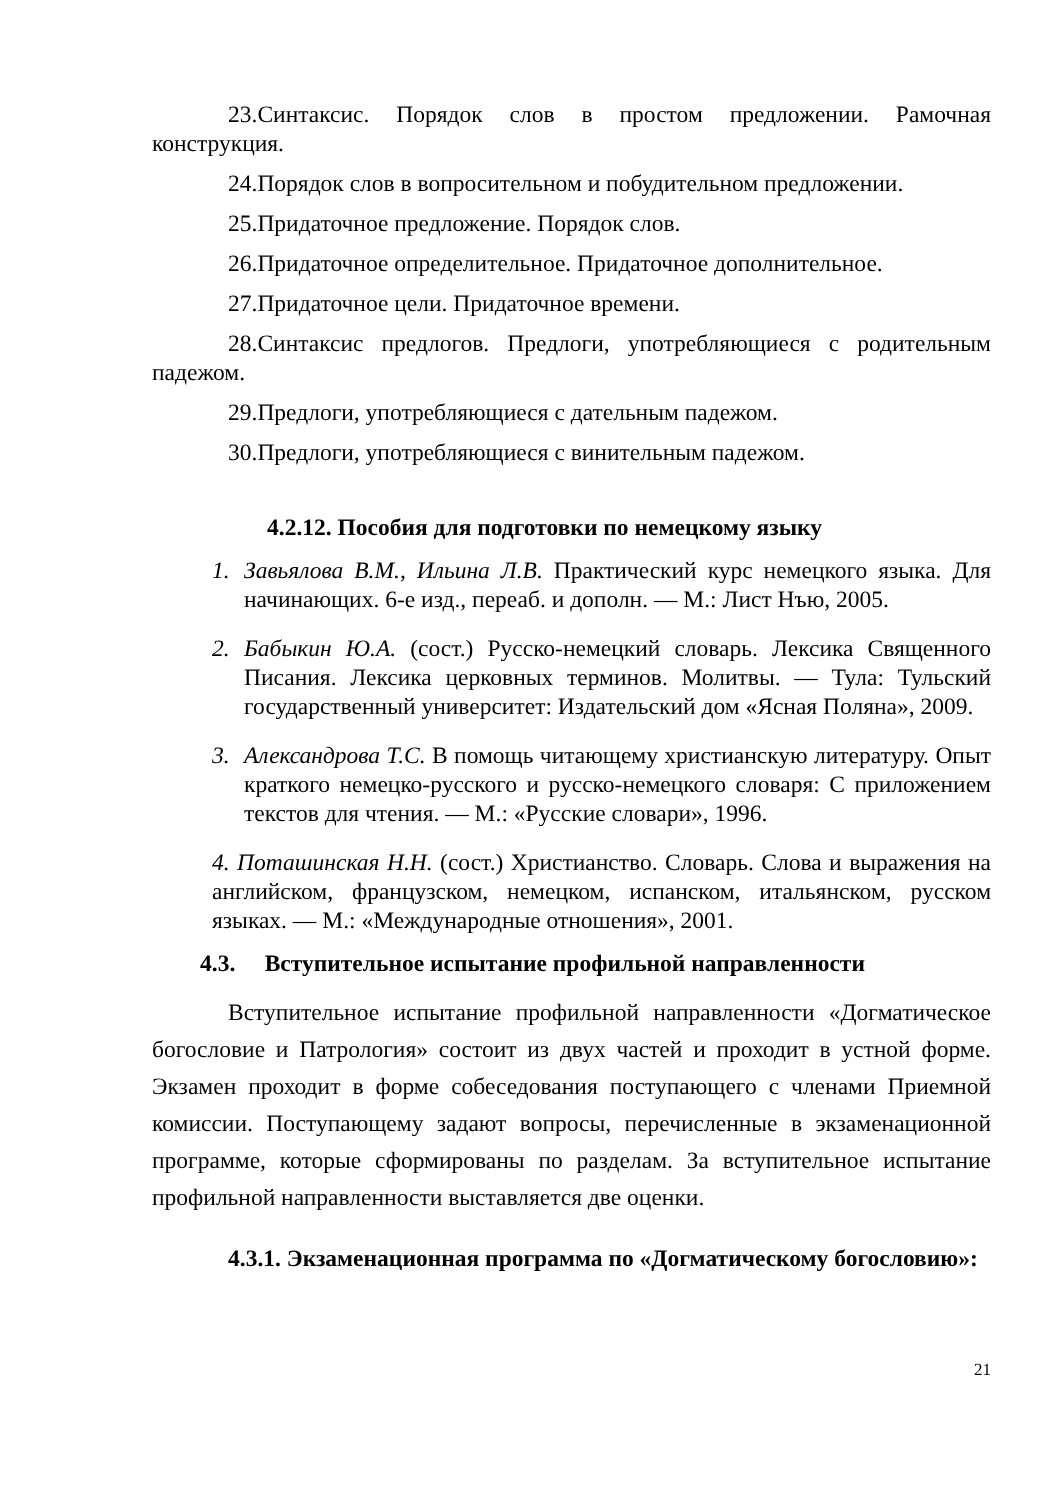23.Синтаксис. Порядок слов в простом предложении. Рамочная конструкция.
24.Порядок слов в вопросительном и побудительном предложении.
25.Придаточное предложение. Порядок слов.
26.Придаточное определительное. Придаточное дополнительное.
27.Придаточное цели. Придаточное времени.
28.Синтаксис предлогов. Предлоги, употребляющиеся с родительным падежом.
29.Предлоги, употребляющиеся с дательным падежом.
30.Предлоги, употребляющиеся с винительным падежом.
4.2.12. Пособия для подготовки по немецкому языку
1. Завьялова В.М., Ильина Л.В. Практический курс немецкого языка. Для начинающих. 6-е изд., переаб. и дополн. — М.: Лист Нъю, 2005.
2. Бабыкин Ю.А. (сост.) Русско-немецкий словарь. Лексика Священного Писания. Лексика церковных терминов. Молитвы. — Тула: Тульский государственный университет: Издательский дом «Ясная Поляна», 2009.
3. Александрова Т.С. В помощь читающему христианскую литературу. Опыт краткого немецко-русского и русско-немецкого словаря: С приложением текстов для чтения. — М.: «Русские словари», 1996.
4. Поташинская Н.Н. (сост.) Христианство. Словарь. Слова и выражения на английском, французском, немецком, испанском, итальянском, русском языках. — М.: «Международные отношения», 2001.
4.3. Вступительное испытание профильной направленности
Вступительное испытание профильной направленности «Догматическое богословие и Патрология» состоит из двух частей и проходит в устной форме. Экзамен проходит в форме собеседования поступающего с членами Приемной комиссии. Поступающему задают вопросы, перечисленные в экзаменационной программе, которые сформированы по разделам. За вступительное испытание профильной направленности выставляется две оценки.
4.3.1. Экзаменационная программа по «Догматическому богословию»:
21